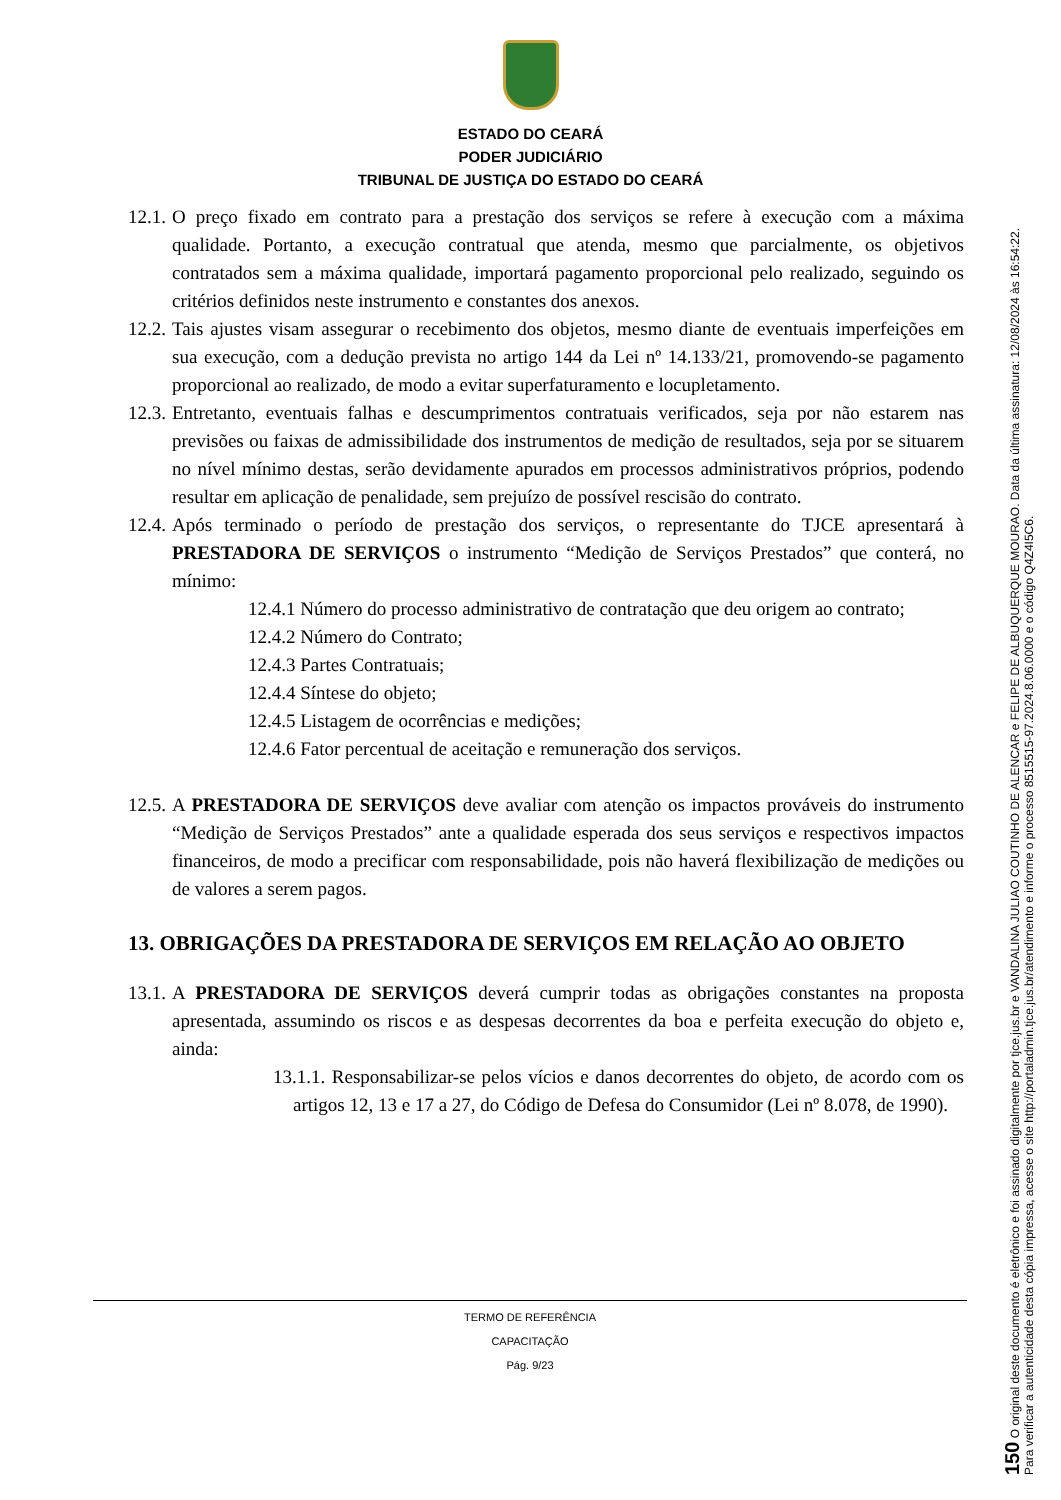ESTADO DO CEARÁ
PODER JUDICIÁRIO
TRIBUNAL DE JUSTIÇA DO ESTADO DO CEARÁ
12.1. O preço fixado em contrato para a prestação dos serviços se refere à execução com a máxima qualidade. Portanto, a execução contratual que atenda, mesmo que parcialmente, os objetivos contratados sem a máxima qualidade, importará pagamento proporcional pelo realizado, seguindo os critérios definidos neste instrumento e constantes dos anexos.
12.2. Tais ajustes visam assegurar o recebimento dos objetos, mesmo diante de eventuais imperfeições em sua execução, com a dedução prevista no artigo 144 da Lei nº 14.133/21, promovendo-se pagamento proporcional ao realizado, de modo a evitar superfaturamento e locupletamento.
12.3. Entretanto, eventuais falhas e descumprimentos contratuais verificados, seja por não estarem nas previsões ou faixas de admissibilidade dos instrumentos de medição de resultados, seja por se situarem no nível mínimo destas, serão devidamente apurados em processos administrativos próprios, podendo resultar em aplicação de penalidade, sem prejuízo de possível rescisão do contrato.
12.4. Após terminado o período de prestação dos serviços, o representante do TJCE apresentará à PRESTADORA DE SERVIÇOS o instrumento “Medição de Serviços Prestados” que conterá, no mínimo:
12.4.1 Número do processo administrativo de contratação que deu origem ao contrato;
12.4.2 Número do Contrato;
12.4.3 Partes Contratuais;
12.4.4 Síntese do objeto;
12.4.5 Listagem de ocorrências e medições;
12.4.6 Fator percentual de aceitação e remuneração dos serviços.
12.5. A PRESTADORA DE SERVIÇOS deve avaliar com atenção os impactos prováveis do instrumento “Medição de Serviços Prestados” ante a qualidade esperada dos seus serviços e respectivos impactos financeiros, de modo a precificar com responsabilidade, pois não haverá flexibilização de medições ou de valores a serem pagos.
13. OBRIGAÇÕES DA PRESTADORA DE SERVIÇOS EM RELAÇÃO AO OBJETO
13.1. A PRESTADORA DE SERVIÇOS deverá cumprir todas as obrigações constantes na proposta apresentada, assumindo os riscos e as despesas decorrentes da boa e perfeita execução do objeto e, ainda:
13.1.1. Responsabilizar-se pelos vícios e danos decorrentes do objeto, de acordo com os artigos 12, 13 e 17 a 27, do Código de Defesa do Consumidor (Lei nº 8.078, de 1990).
TERMO DE REFERÊNCIA
CAPACITAÇÃO
Pág. 9/23
150 O original deste documento é eletrônico e foi assinado digitalmente por tjce.jus.br e VANDALINA JULIAO COUTINHO DE ALENCAR e FELIPE DE ALBUQUERQUE MOURAO. Data da última assinatura: 12/08/2024 às 16:54:22.
Para verificar a autenticidade desta cópia impressa, acesse o site http://portaladmin.tjce.jus.br/atendimento e informe o processo 8515515-97.2024.8.06.0000 e o código Q4Z4I5C6.